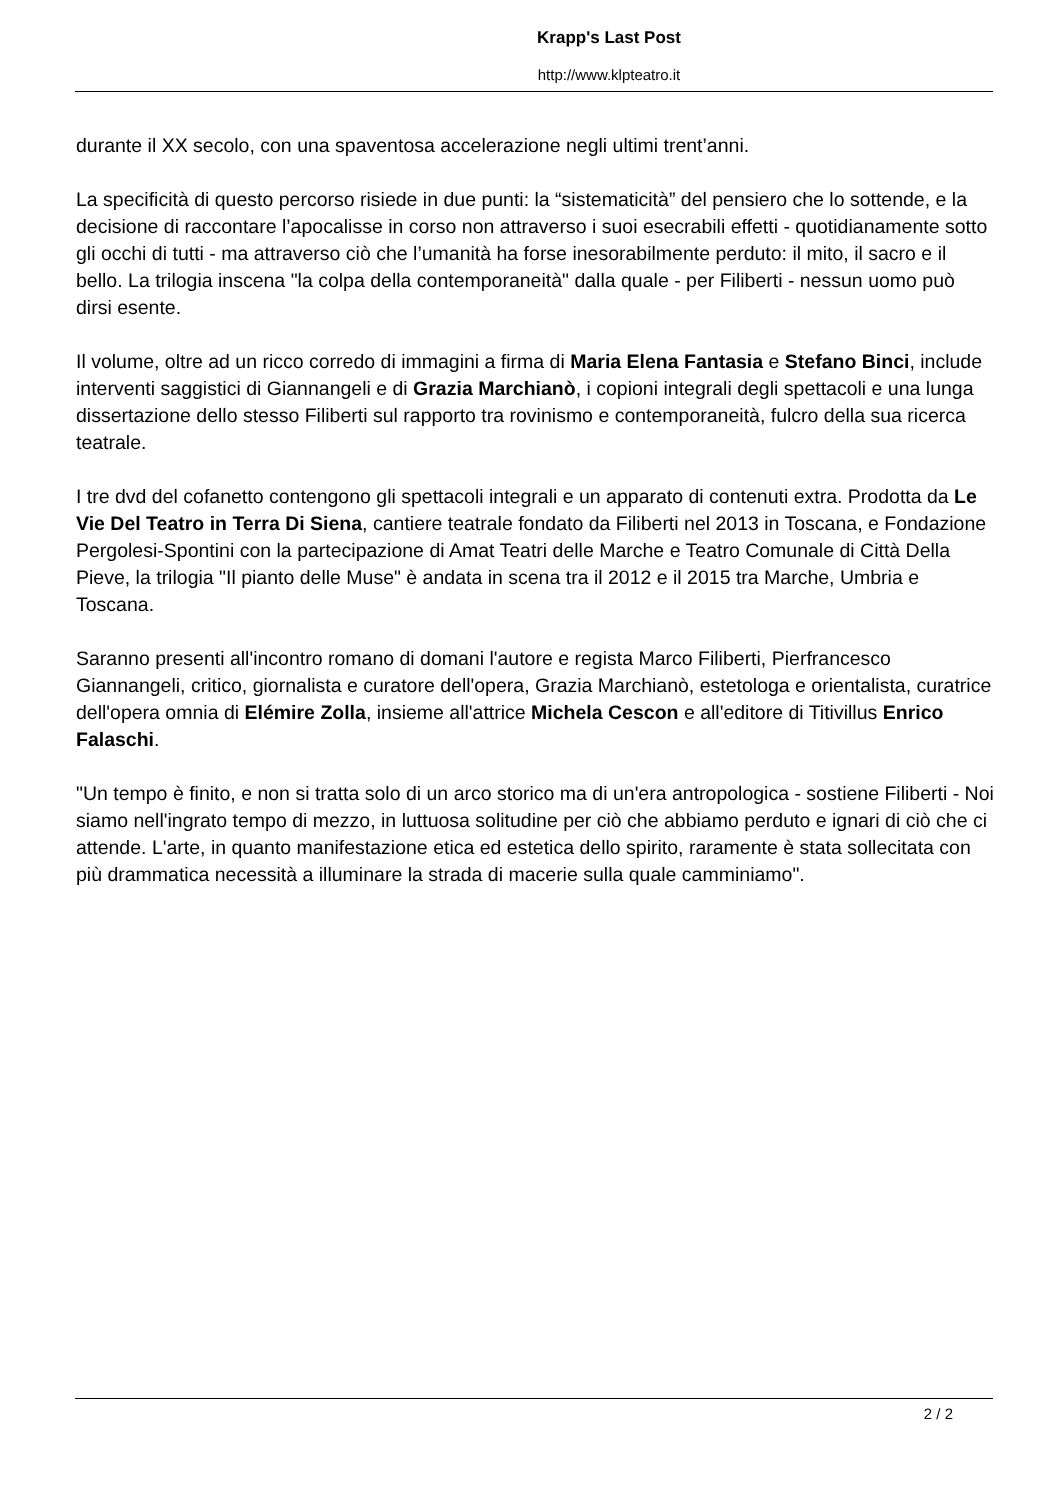Krapp's Last Post
http://www.klpteatro.it
durante il XX secolo, con una spaventosa accelerazione negli ultimi trent’anni.
La specificità di questo percorso risiede in due punti: la “sistematicità” del pensiero che lo sottende, e la decisione di raccontare l’apocalisse in corso non attraverso i suoi esecrabili effetti - quotidianamente sotto gli occhi di tutti - ma attraverso ciò che l’umanità ha forse inesorabilmente perduto: il mito, il sacro e il bello. La trilogia inscena "la colpa della contemporaneità" dalla quale - per Filiberti - nessun uomo può dirsi esente.
Il volume, oltre ad un ricco corredo di immagini a firma di Maria Elena Fantasia e Stefano Binci, include interventi saggistici di Giannangeli e di Grazia Marchianò, i copioni integrali degli spettacoli e una lunga dissertazione dello stesso Filiberti sul rapporto tra rovinismo e contemporaneità, fulcro della sua ricerca teatrale.
I tre dvd del cofanetto contengono gli spettacoli integrali e un apparato di contenuti extra. Prodotta da Le Vie Del Teatro in Terra Di Siena, cantiere teatrale fondato da Filiberti nel 2013 in Toscana, e Fondazione Pergolesi-Spontini con la partecipazione di Amat Teatri delle Marche e Teatro Comunale di Città Della Pieve, la trilogia "Il pianto delle Muse" è andata in scena tra il 2012 e il 2015 tra Marche, Umbria e Toscana.
Saranno presenti all'incontro romano di domani l'autore e regista Marco Filiberti, Pierfrancesco Giannangeli, critico, giornalista e curatore dell'opera, Grazia Marchianò, estetologa e orientalista, curatrice dell'opera omnia di Elémire Zolla, insieme all'attrice Michela Cescon e all'editore di Titivillus Enrico Falaschi.
"Un tempo è finito, e non si tratta solo di un arco storico ma di un'era antropologica - sostiene Filiberti - Noi siamo nell'ingrato tempo di mezzo, in luttuosa solitudine per ciò che abbiamo perduto e ignari di ciò che ci attende. L'arte, in quanto manifestazione etica ed estetica dello spirito, raramente è stata sollecitata con più drammatica necessità a illuminare la strada di macerie sulla quale camminiamo".
2 / 2